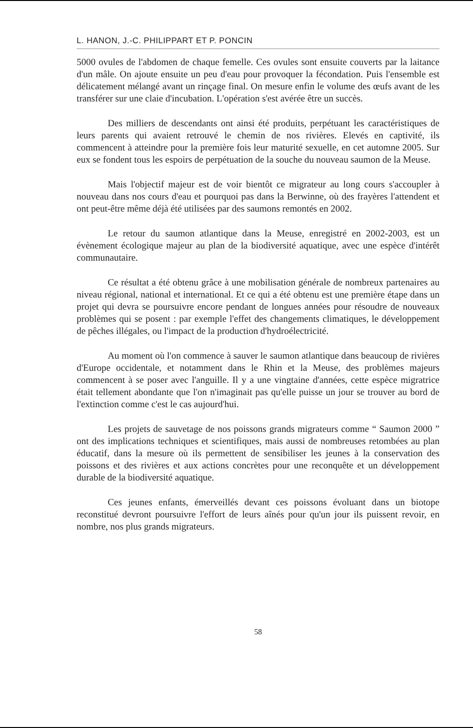L. HANON, J.-C. PHILIPPART ET P. PONCIN
5000 ovules de l'abdomen de chaque femelle. Ces ovules sont ensuite couverts par la laitance d'un mâle. On ajoute ensuite un peu d'eau pour provoquer la fécondation. Puis l'ensemble est délicatement mélangé avant un rinçage final. On mesure enfin le volume des œufs avant de les transférer sur une claie d'incubation. L'opération s'est avérée être un succès.
Des milliers de descendants ont ainsi été produits, perpétuant les caractéristiques de leurs parents qui avaient retrouvé le chemin de nos rivières. Elevés en captivité, ils commencent à atteindre pour la première fois leur maturité sexuelle, en cet automne 2005. Sur eux se fondent tous les espoirs de perpétuation de la souche du nouveau saumon de la Meuse.
Mais l'objectif majeur est de voir bientôt ce migrateur au long cours s'accoupler à nouveau dans nos cours d'eau et pourquoi pas dans la Berwinne, où des frayères l'attendent et ont peut-être même déjà été utilisées par des saumons remontés en 2002.
Le retour du saumon atlantique dans la Meuse, enregistré en 2002-2003, est un évènement écologique majeur au plan de la biodiversité aquatique, avec une espèce d'intérêt communautaire.
Ce résultat a été obtenu grâce à une mobilisation générale de nombreux partenaires au niveau régional, national et international. Et ce qui a été obtenu est une première étape dans un projet qui devra se poursuivre encore pendant de longues années pour résoudre de nouveaux problèmes qui se posent : par exemple l'effet des changements climatiques, le développement de pêches illégales, ou l'impact de la production d'hydroélectricité.
Au moment où l'on commence à sauver le saumon atlantique dans beaucoup de rivières d'Europe occidentale, et notamment dans le Rhin et la Meuse, des problèmes majeurs commencent à se poser avec l'anguille. Il y a une vingtaine d'années, cette espèce migratrice était tellement abondante que l'on n'imaginait pas qu'elle puisse un jour se trouver au bord de l'extinction comme c'est le cas aujourd'hui.
Les projets de sauvetage de nos poissons grands migrateurs comme “ Saumon 2000 ” ont des implications techniques et scientifiques, mais aussi de nombreuses retombées au plan éducatif, dans la mesure où ils permettent de sensibiliser les jeunes à la conservation des poissons et des rivières et aux actions concrètes pour une reconquête et un développement durable de la biodiversité aquatique.
Ces jeunes enfants, émerveillés devant ces poissons évoluant dans un biotope reconstitué devront poursuivre l'effort de leurs aînés pour qu'un jour ils puissent revoir, en nombre, nos plus grands migrateurs.
58